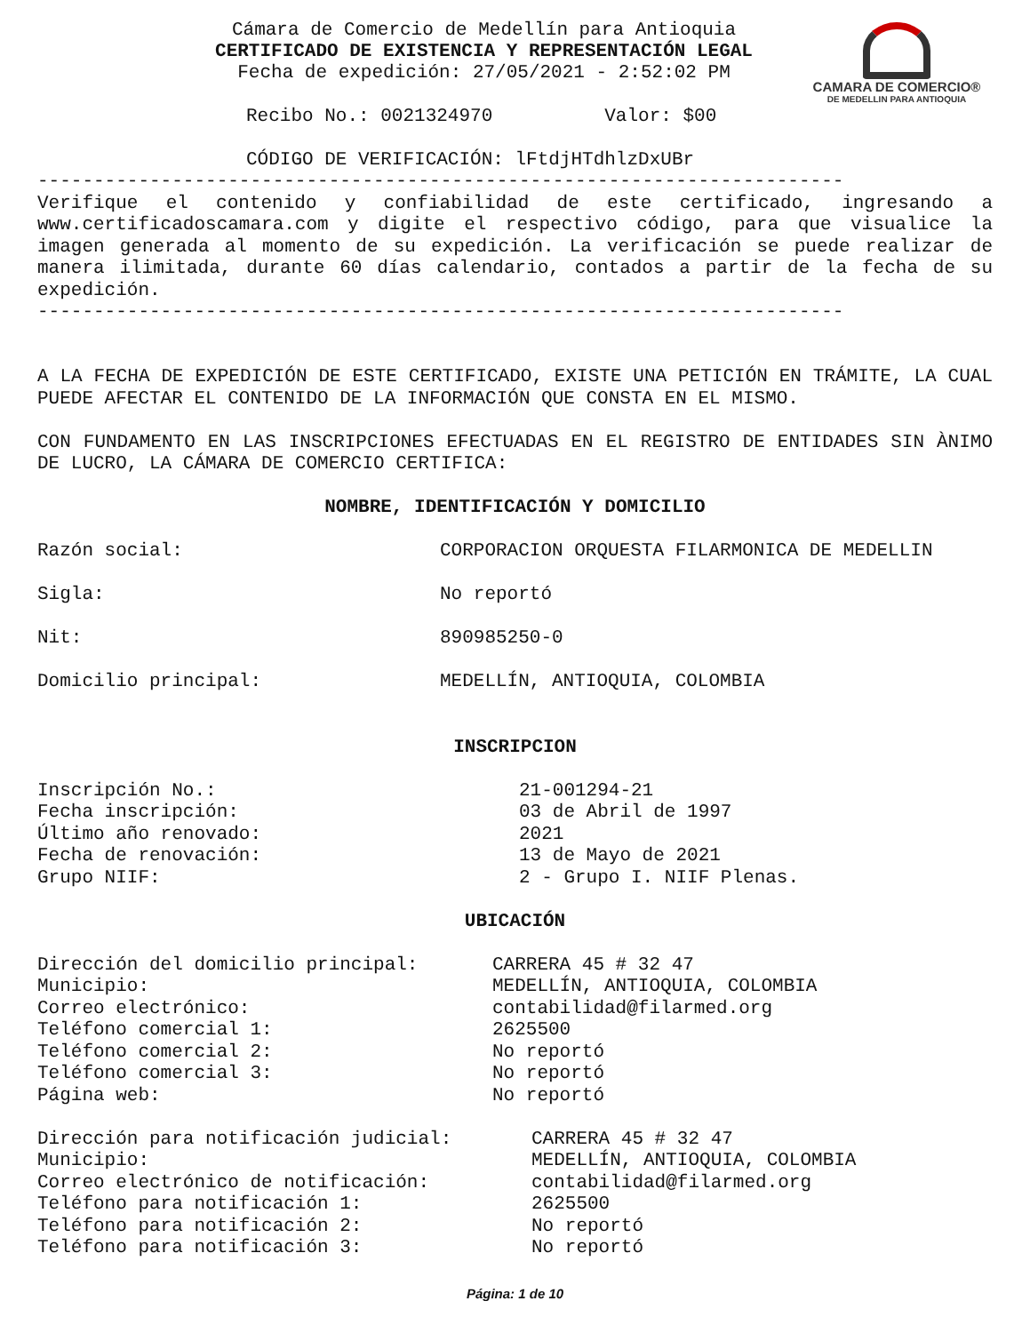CAMARA DE COMERCIO®
DE MEDELLIN PARA ANTIOQUIA
Cámara de Comercio de Medellín para Antioquia
CERTIFICADO DE EXISTENCIA Y REPRESENTACIÓN LEGAL
Fecha de expedición: 27/05/2021 - 2:52:02 PM
Recibo No.: 0021324970 Valor: $00
CÓDIGO DE VERIFICACIÓN: lFtdjHTdhlzDxUBr
------------------------------------------------------------------------
Verifique el contenido y confiabilidad de este certificado, ingresando a www.certificadoscamara.com y digite el respectivo código, para que visualice la imagen generada al momento de su expedición. La verificación se puede realizar de manera ilimitada, durante 60 días calendario, contados a partir de la fecha de su expedición.
------------------------------------------------------------------------
A LA FECHA DE EXPEDICIÓN DE ESTE CERTIFICADO, EXISTE UNA PETICIÓN EN TRÁMITE, LA CUAL PUEDE AFECTAR EL CONTENIDO DE LA INFORMACIÓN QUE CONSTA EN EL MISMO.
CON FUNDAMENTO EN LAS INSCRIPCIONES EFECTUADAS EN EL REGISTRO DE ENTIDADES SIN ÀNIMO DE LUCRO, LA CÁMARA DE COMERCIO CERTIFICA:
NOMBRE, IDENTIFICACIÓN Y DOMICILIO
Razón social: CORPORACION ORQUESTA FILARMONICA DE MEDELLIN
Sigla: No reportó
Nit: 890985250-0
Domicilio principal: MEDELLÍN, ANTIOQUIA, COLOMBIA
INSCRIPCION
Inscripción No.: 21-001294-21
Fecha inscripción: 03 de Abril de 1997
Último año renovado: 2021
Fecha de renovación: 13 de Mayo de 2021
Grupo NIIF: 2 - Grupo I. NIIF Plenas.
UBICACIÓN
Dirección del domicilio principal: CARRERA 45 # 32 47
Municipio: MEDELLÍN, ANTIOQUIA, COLOMBIA
Correo electrónico: contabilidad@filarmed.org
Teléfono comercial 1: 2625500
Teléfono comercial 2: No reportó
Teléfono comercial 3: No reportó
Página web: No reportó
Dirección para notificación judicial: CARRERA 45 # 32 47
Municipio: MEDELLÍN, ANTIOQUIA, COLOMBIA
Correo electrónico de notificación: contabilidad@filarmed.org
Teléfono para notificación 1: 2625500
Teléfono para notificación 2: No reportó
Teléfono para notificación 3: No reportó
Página: 1 de 10